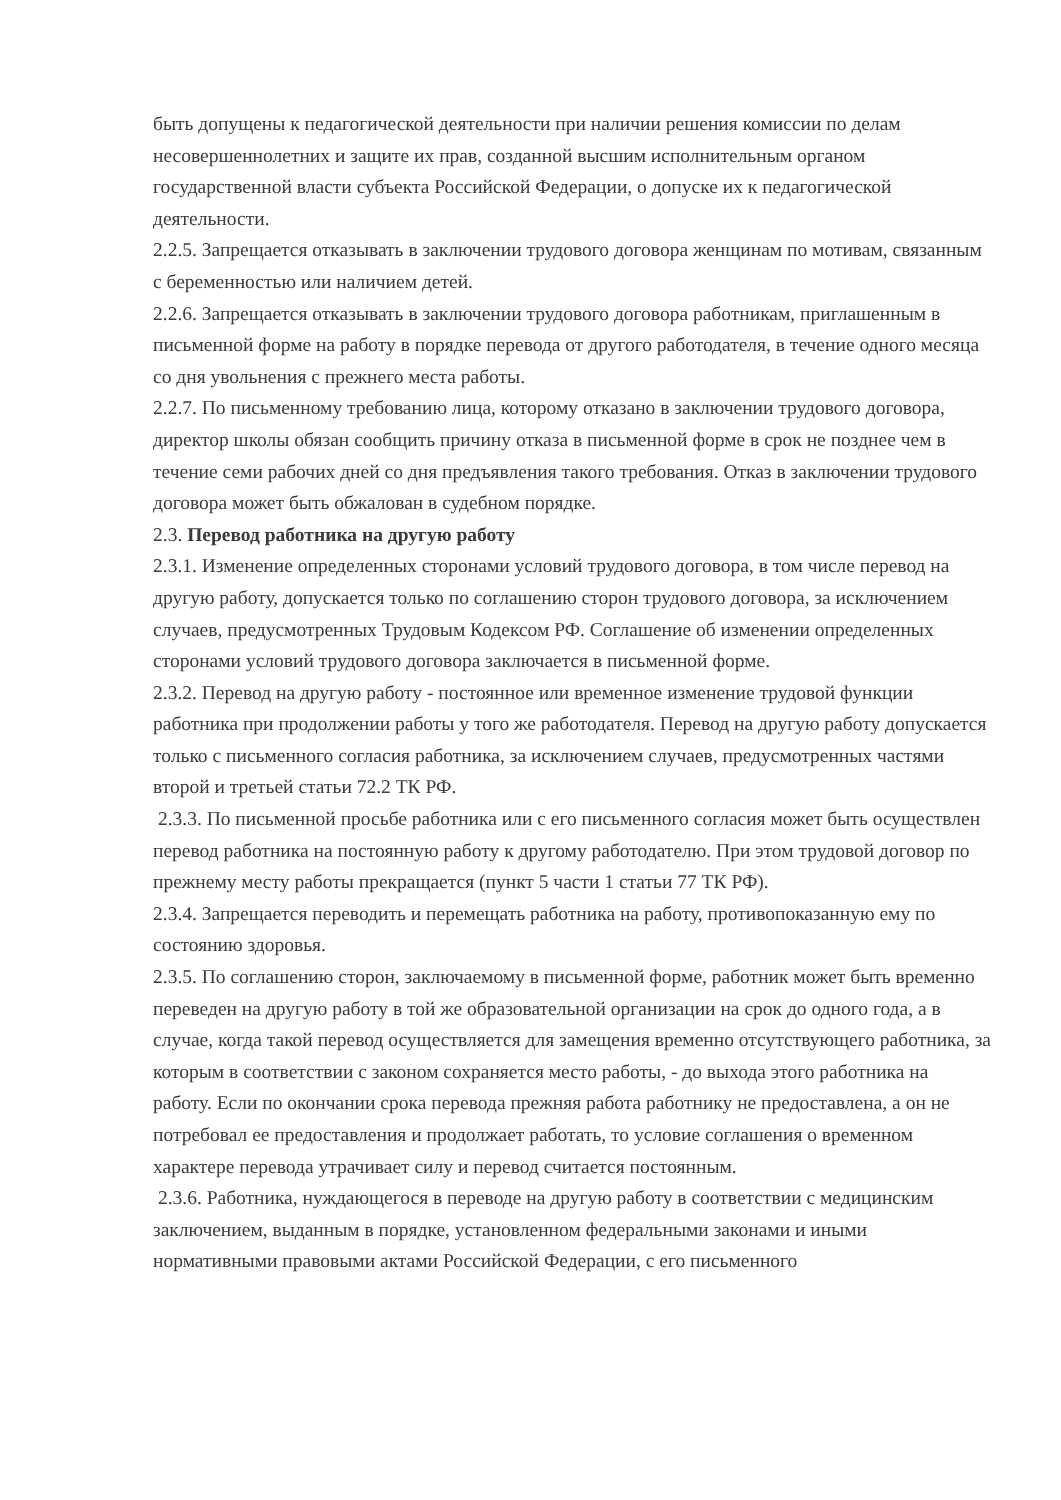быть допущены к педагогической деятельности при наличии решения комиссии по делам несовершеннолетних и защите их прав, созданной высшим исполнительным органом государственной власти субъекта Российской Федерации, о допуске их к педагогической деятельности.
2.2.5. Запрещается отказывать в заключении трудового договора женщинам по мотивам, связанным с беременностью или наличием детей.
2.2.6. Запрещается отказывать в заключении трудового договора работникам, приглашенным в письменной форме на работу в порядке перевода от другого работодателя, в течение одного месяца со дня увольнения с прежнего места работы.
2.2.7. По письменному требованию лица, которому отказано в заключении трудового договора, директор школы обязан сообщить причину отказа в письменной форме в срок не позднее чем в течение семи рабочих дней со дня предъявления такого требования. Отказ в заключении трудового договора может быть обжалован в судебном порядке.
2.3. Перевод работника на другую работу
2.3.1. Изменение определенных сторонами условий трудового договора, в том числе перевод на другую работу, допускается только по соглашению сторон трудового договора, за исключением случаев, предусмотренных Трудовым Кодексом РФ. Соглашение об изменении определенных сторонами условий трудового договора заключается в письменной форме.
2.3.2. Перевод на другую работу - постоянное или временное изменение трудовой функции работника при продолжении работы у того же работодателя. Перевод на другую работу допускается только с письменного согласия работника, за исключением случаев, предусмотренных частями второй и третьей статьи 72.2 ТК РФ.
2.3.3. По письменной просьбе работника или с его письменного согласия может быть осуществлен перевод работника на постоянную работу к другому работодателю. При этом трудовой договор по прежнему месту работы прекращается (пункт 5 части 1 статьи 77 ТК РФ).
2.3.4. Запрещается переводить и перемещать работника на работу, противопоказанную ему по состоянию здоровья.
2.3.5. По соглашению сторон, заключаемому в письменной форме, работник может быть временно переведен на другую работу в той же образовательной организации на срок до одного года, а в случае, когда такой перевод осуществляется для замещения временно отсутствующего работника, за которым в соответствии с законом сохраняется место работы, - до выхода этого работника на работу. Если по окончании срока перевода прежняя работа работнику не предоставлена, а он не потребовал ее предоставления и продолжает работать, то условие соглашения о временном характере перевода утрачивает силу и перевод считается постоянным.
2.3.6. Работника, нуждающегося в переводе на другую работу в соответствии с медицинским заключением, выданным в порядке, установленном федеральными законами и иными нормативными правовыми актами Российской Федерации, с его письменного